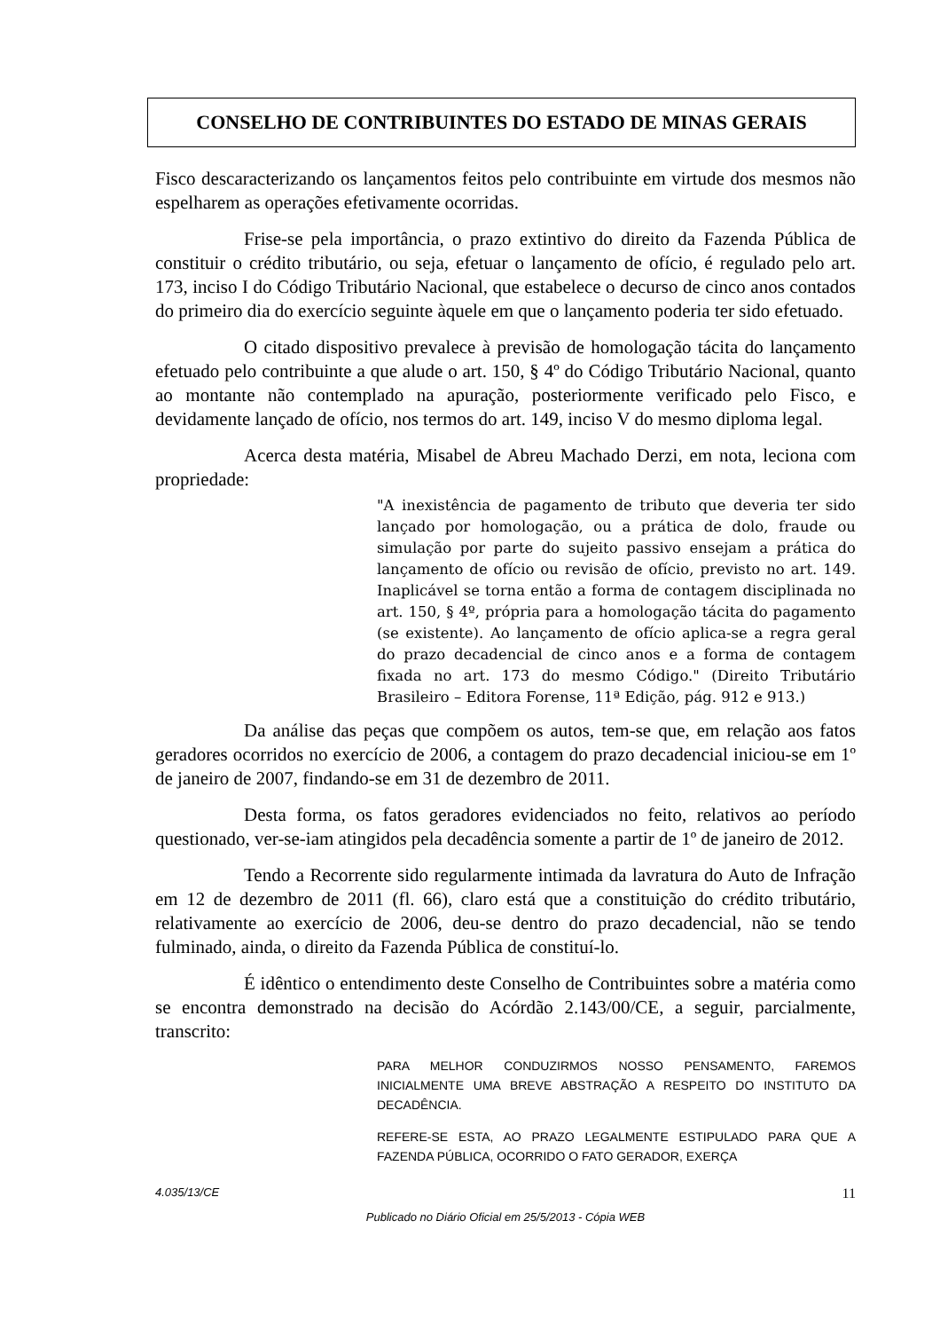CONSELHO DE CONTRIBUINTES DO ESTADO DE MINAS GERAIS
Fisco descaracterizando os lançamentos feitos pelo contribuinte em virtude dos mesmos não espelharem as operações efetivamente ocorridas.
Frise-se pela importância, o prazo extintivo do direito da Fazenda Pública de constituir o crédito tributário, ou seja, efetuar o lançamento de ofício, é regulado pelo art. 173, inciso I do Código Tributário Nacional, que estabelece o decurso de cinco anos contados do primeiro dia do exercício seguinte àquele em que o lançamento poderia ter sido efetuado.
O citado dispositivo prevalece à previsão de homologação tácita do lançamento efetuado pelo contribuinte a que alude o art. 150, § 4º do Código Tributário Nacional, quanto ao montante não contemplado na apuração, posteriormente verificado pelo Fisco, e devidamente lançado de ofício, nos termos do art. 149, inciso V do mesmo diploma legal.
Acerca desta matéria, Misabel de Abreu Machado Derzi, em nota, leciona com propriedade:
"A inexistência de pagamento de tributo que deveria ter sido lançado por homologação, ou a prática de dolo, fraude ou simulação por parte do sujeito passivo ensejam a prática do lançamento de ofício ou revisão de ofício, previsto no art. 149. Inaplicável se torna então a forma de contagem disciplinada no art. 150, § 4º, própria para a homologação tácita do pagamento (se existente). Ao lançamento de ofício aplica-se a regra geral do prazo decadencial de cinco anos e a forma de contagem fixada no art. 173 do mesmo Código." (Direito Tributário Brasileiro – Editora Forense, 11ª Edição, pág. 912 e 913.)
Da análise das peças que compõem os autos, tem-se que, em relação aos fatos geradores ocorridos no exercício de 2006, a contagem do prazo decadencial iniciou-se em 1º de janeiro de 2007, findando-se em 31 de dezembro de 2011.
Desta forma, os fatos geradores evidenciados no feito, relativos ao período questionado, ver-se-iam atingidos pela decadência somente a partir de 1º de janeiro de 2012.
Tendo a Recorrente sido regularmente intimada da lavratura do Auto de Infração em 12 de dezembro de 2011 (fl. 66), claro está que a constituição do crédito tributário, relativamente ao exercício de 2006, deu-se dentro do prazo decadencial, não se tendo fulminado, ainda, o direito da Fazenda Pública de constituí-lo.
É idêntico o entendimento deste Conselho de Contribuintes sobre a matéria como se encontra demonstrado na decisão do Acórdão 2.143/00/CE, a seguir, parcialmente, transcrito:
PARA MELHOR CONDUZIRMOS NOSSO PENSAMENTO, FAREMOS INICIALMENTE UMA BREVE ABSTRAÇÃO A RESPEITO DO INSTITUTO DA DECADÊNCIA.
REFERE-SE ESTA, AO PRAZO LEGALMENTE ESTIPULADO PARA QUE A FAZENDA PÚBLICA, OCORRIDO O FATO GERADOR, EXERÇA
4.035/13/CE 11
Publicado no Diário Oficial em 25/5/2013 - Cópia WEB